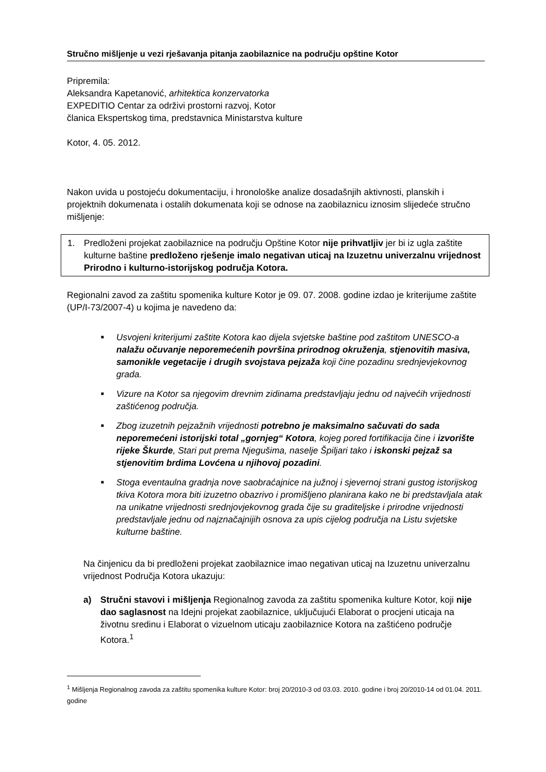Stručno mišljenje u vezi rješavanja pitanja zaobilaznice na području opštine Kotor
Pripremila:
Aleksandra Kapetanović, arhitektica konzervatorka
EXPEDITIO Centar za održivi prostorni razvoj, Kotor
članica Ekspertskog tima, predstavnica Ministarstva kulture
Kotor, 4. 05. 2012.
Nakon uvida u postojeću dokumentaciju, i hronološke analize dosadašnjih aktivnosti, planskih i projektnih dokumenata i ostalih dokumenata koji se odnose na zaobilaznicu iznosim slijedeće stručno mišljenje:
1. Predloženi projekat zaobilaznice na području Opštine Kotor nije prihvatljiv jer bi iz ugla zaštite kulturne baštine predloženo rješenje imalo negativan uticaj na Izuzetnu univerzalnu vrijednost Prirodno i kulturno-istorijskog područja Kotora.
Regionalni zavod za zaštitu spomenika kulture Kotor je 09. 07. 2008. godine izdao je kriterijume zaštite (UP/I-73/2007-4) u kojima je navedeno da:
■ Usvojeni kriterijumi zaštite Kotora kao dijela svjetske baštine pod zaštitom UNESCO-a nalažu očuvanje neporemećenih površina prirodnog okruženja, stjenovitih masiva, samonikle vegetacije i drugih svojstava pejzaža koji čine pozadinu srednjevjekovnog grada.
■ Vizure na Kotor sa njegovim drevnim zidinama predstavljaju jednu od najvećih vrijednosti zaštićenog područja.
■ Zbog izuzetnih pejzažnih vrijednosti potrebno je maksimalno sačuvati do sada neporemećeni istorijski total „gornjeg“ Kotora, kojeg pored fortifikacija čine i izvorište rijeke Škurde, Stari put prema Njegušima, naselje Špiljari tako i iskonski pejzaž sa stjenovitim brdima Lovćena u njihovoj pozadini.
■ Stoga eventaulna gradnja nove saobraćajnice na južnoj i sjevernoj strani gustog istorijskog tkiva Kotora mora biti izuzetno obazrivo i promišljeno planirana kako ne bi predstavljala atak na unikatne vrijednosti srednjovjekovnog grada čije su graditeljske i prirodne vrijednosti predstavljale jednu od najznačajnijih osnova za upis cijelog područja na Listu svjetske kulturne baštine.
Na činjenicu da bi predloženi projekat zaobilaznice imao negativan uticaj na Izuzetnu univerzalnu vrijednost Područja Kotora ukazuju:
a) Stručni stavovi i mišljenja Regionalnog zavoda za zaštitu spomenika kulture Kotor, koji nije dao saglasnost na Idejni projekat zaobilaznice, uključujući Elaborat o procjeni uticaja na životnu sredinu i Elaborat o vizuelnom uticaju zaobilaznice Kotora na zaštićeno područje Kotora.<sup>1</sup>
<sup>1</sup> Mišljenja Regionalnog zavoda za zaštitu spomenika kulture Kotor: broj 20/2010-3 od 03.03. 2010. godine i broj 20/2010-14 od 01.04. 2011. godine